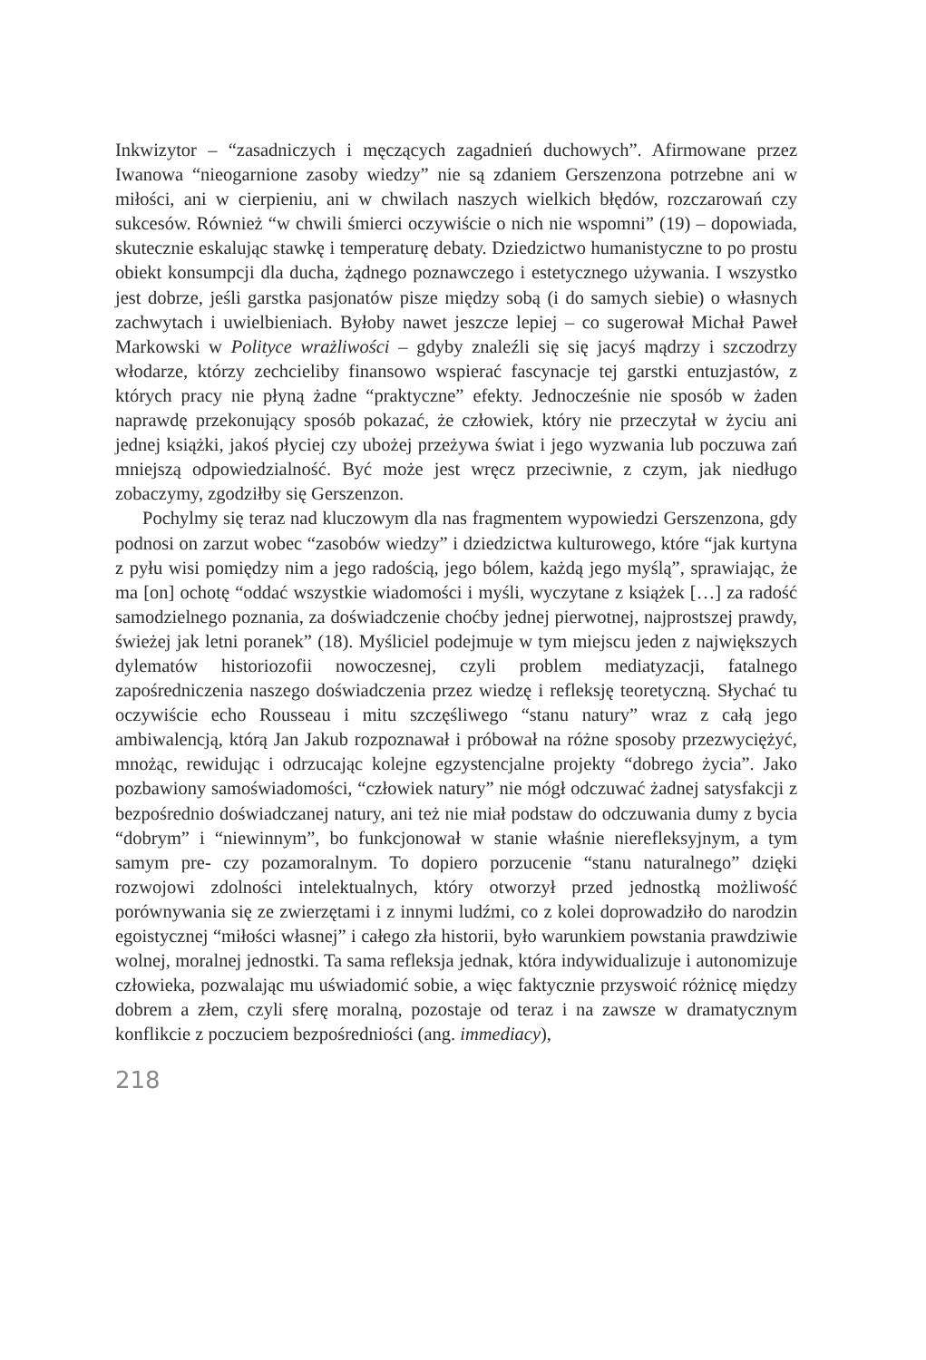Inkwizytor – “zasadniczych i męczących zagadnień duchowych”. Afirmowane przez Iwanowa “nieogarnione zasoby wiedzy” nie są zdaniem Gerszenzona potrzebne ani w miłości, ani w cierpieniu, ani w chwilach naszych wielkich błędów, rozczarowań czy sukcesów. Również “w chwili śmierci oczywiście o nich nie wspomni” (19) – dopowiada, skutecznie eskalując stawkę i temperaturę debaty. Dziedzictwo humanistyczne to po prostu obiekt konsumpcji dla ducha, żądnego poznawczego i estetycznego używania. I wszystko jest dobrze, jeśli garstka pasjonatów pisze między sobą (i do samych siebie) o własnych zachwytach i uwielbieniach. Byłoby nawet jeszcze lepiej – co sugerował Michał Paweł Markowski w Polityce wrażliwości – gdyby znaleźli się się jacyś mądrzy i szczodrzy włodarze, którzy zechcieliby finansowo wspierać fascynacje tej garstki entuzjastów, z których pracy nie płyną żadne “praktyczne” efekty. Jednocześnie nie sposób w żaden naprawdę przekonujący sposób pokazać, że człowiek, który nie przeczytał w życiu ani jednej książki, jakoś płyciej czy ubożej przeżywa świat i jego wyzwania lub poczuwa zań mniejszą odpowiedzialność. Być może jest wręcz przeciwnie, z czym, jak niedługo zobaczymy, zgodziłby się Gerszenzon.
Pochylmy się teraz nad kluczowym dla nas fragmentem wypowiedzi Gerszenzona, gdy podnosi on zarzut wobec “zasobów wiedzy” i dziedzictwa kulturowego, które “jak kurtyna z pyłu wisi pomiędzy nim a jego radością, jego bólem, każdą jego myślą”, sprawiając, że ma [on] ochotę “oddać wszystkie wiadomości i myśli, wyczytane z książek […] za radość samodzielnego poznania, za doświadczenie choćby jednej pierwotnej, najprostszej prawdy, świeżej jak letni poranek” (18). Myśliciel podejmuje w tym miejscu jeden z największych dylematów historiozofii nowoczesnej, czyli problem mediatyzacji, fatalnego zapośredniczenia naszego doświadczenia przez wiedzę i refleksję teoretyczną. Słychać tu oczywiście echo Rousseau i mitu szczęśliwego “stanu natury” wraz z całą jego ambiwalencją, którą Jan Jakub rozpoznawał i próbował na różne sposoby przezwyciężyć, mnożąc, rewidując i odrzucając kolejne egzystencjalne projekty “dobrego życia”. Jako pozbawiony samoświadomości, “człowiek natury” nie mógł odczuwać żadnej satysfakcji z bezpośrednio doświadczanej natury, ani też nie miał podstaw do odczuwania dumy z bycia “dobrym” i “niewinnym”, bo funkcjonował w stanie właśnie nierefleksyjnym, a tym samym pre- czy pozamoralnym. To dopiero porzucenie “stanu naturalnego” dzięki rozwojowi zdolności intelektualnych, który otworzył przed jednostką możliwość porównywania się ze zwierzętami i z innymi ludźmi, co z kolei doprowadziło do narodzin egoistycznej “miłości własnej” i całego zła historii, było warunkiem powstania prawdziwie wolnej, moralnej jednostki. Ta sama refleksja jednak, która indywidualizuje i autonomizuje człowieka, pozwalając mu uświadomić sobie, a więc faktycznie przyswoić różnicę między dobrem a złem, czyli sferę moralną, pozostaje od teraz i na zawsze w dramatycznym konflikcie z poczuciem bezpośredniości (ang. immediacy),
218